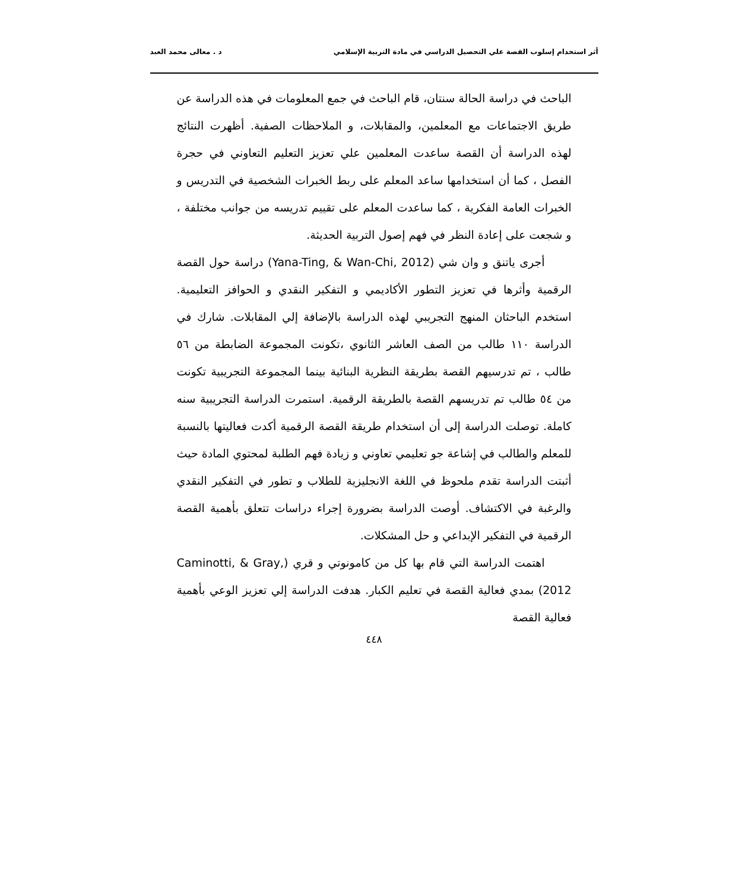أثر استخدام إسلوب القصة علي التحصيل الدراسي في مادة التربية الإسلامي د . معالى محمد العبد
الباحث في دراسة الحالة سنتان، قام الباحث في جمع المعلومات في هذه الدراسة عن طريق الاجتماعات مع المعلمين، والمقابلات، و الملاحظات الصفية. أظهرت النتائج لهذه الدراسة أن القصة ساعدت المعلمين علي تعزيز التعليم التعاوني في حجرة الفصل ، كما أن استخدامها ساعد المعلم على ربط الخبرات الشخصية في التدريس و الخبرات العامة الفكرية ، كما ساعدت المعلم على تقييم تدريسه من جوانب مختلفة ، و شجعت على إعادة النظر في فهم إصول التربية الحديثة.
أجرى ياتنق و وان شي (Yana-Ting, & Wan-Chi, 2012) دراسة حول القصة الرقمية وأثرها في تعزيز التطور الأكاديمي و التفكير النقدي و الحوافز التعليمية. استخدم الباحثان المنهج التجريبي لهذه الدراسة بالإضافة إلي المقابلات. شارك في الدراسة ١١٠ طالب من الصف العاشر الثانوي ،تكونت المجموعة الضابطة من ٥٦ طالب ، تم تدرسيهم القصة بطريقة النظرية البنائية بينما المجموعة التجريبية تكونت من ٥٤ طالب تم تدريسهم القصة بالطريقة الرقمية. استمرت الدراسة التجريبية سنه كاملة. توصلت الدراسة إلى أن استخدام طريقة القصة الرقمية أكدت فعاليتها بالنسبة للمعلم والطالب في إشاعة جو تعليمي تعاوني و زيادة فهم الطلبة لمحتوي المادة حيث أثبتت الدراسة تقدم ملحوظ في اللغة الانجليزية للطلاب و تطور في التفكير النقدي والرغبة في الاكتشاف. أوصت الدراسة بضرورة إجراء دراسات تتعلق بأهمية القصة الرقمية في التفكير الإبداعي و حل المشكلات.
اهتمت الدراسة التي قام بها كل من كامونوتي و قري (Caminotti, & Gray, 2012) بمدي فعالية القصة في تعليم الكبار. هدفت الدراسة إلي تعزيز الوعي بأهمية فعالية القصة
٤٤٨